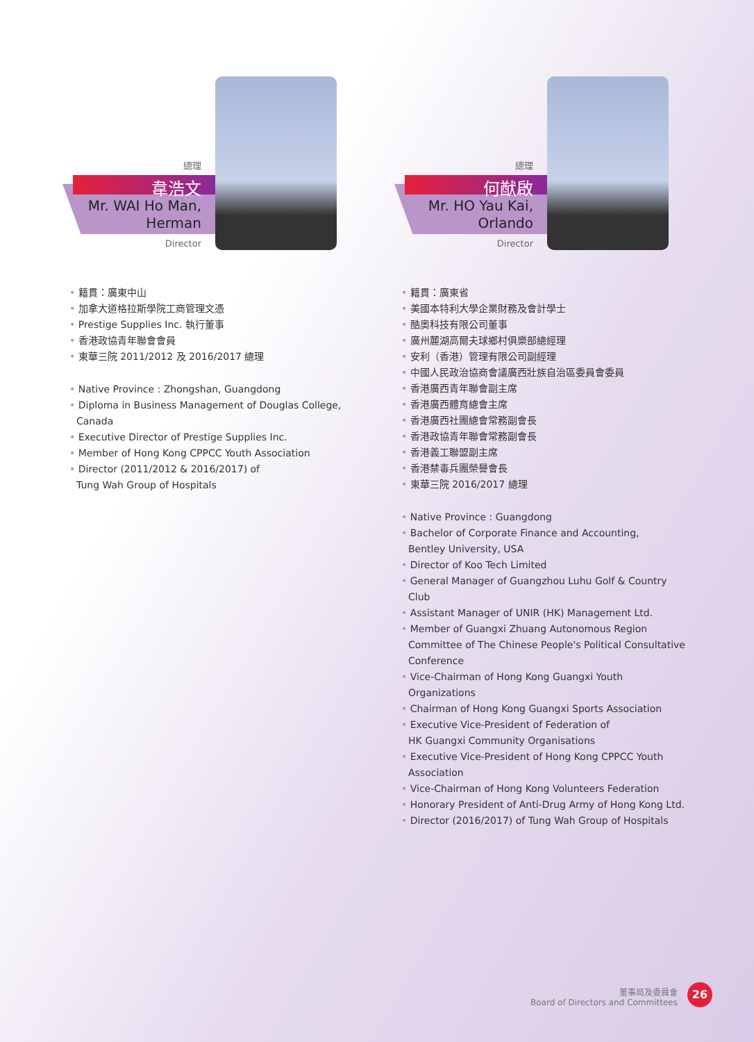總理
韋浩文
Mr. WAI Ho Man,
Herman
Director
• 籍貫：廣東中山
• 加拿大道格拉斯學院工商管理文憑
• Prestige Supplies Inc. 執行董事
• 香港政協青年聯會會員
• 東華三院 2011/2012 及 2016/2017 總理
• Native Province : Zhongshan, Guangdong
• Diploma in Business Management of Douglas College, Canada
• Executive Director of Prestige Supplies Inc.
• Member of Hong Kong CPPCC Youth Association
• Director (2011/2012 & 2016/2017) of
Tung Wah Group of Hospitals
總理
何猷啟
Mr. HO Yau Kai,
Orlando
Director
• 籍貫：廣東省
• 美國本特利大學企業財務及會計學士
• 酷奧科技有限公司董事
• 廣州麓湖高爾夫球鄉村俱樂部總經理
• 安利（香港）管理有限公司副經理
• 中國人民政治協商會議廣西壯族自治區委員會委員
• 香港廣西青年聯會副主席
• 香港廣西體育總會主席
• 香港廣西社團總會常務副會長
• 香港政協青年聯會常務副會長
• 香港義工聯盟副主席
• 香港禁毒兵團榮譽會長
• 東華三院 2016/2017 總理
• Native Province : Guangdong
• Bachelor of Corporate Finance and Accounting,
Bentley University, USA
• Director of Koo Tech Limited
• General Manager of Guangzhou Luhu Golf & Country Club
• Assistant Manager of UNIR (HK) Management Ltd.
• Member of Guangxi Zhuang Autonomous Region Committee of The Chinese People's Political Consultative Conference
• Vice-Chairman of Hong Kong Guangxi Youth Organizations
• Chairman of Hong Kong Guangxi Sports Association
• Executive Vice-President of Federation of
HK Guangxi Community Organisations
• Executive Vice-President of Hong Kong CPPCC Youth Association
• Vice-Chairman of Hong Kong Volunteers Federation
• Honorary President of Anti-Drug Army of Hong Kong Ltd.
• Director (2016/2017) of Tung Wah Group of Hospitals
董事局及委員會
Board of Directors and Committees
26